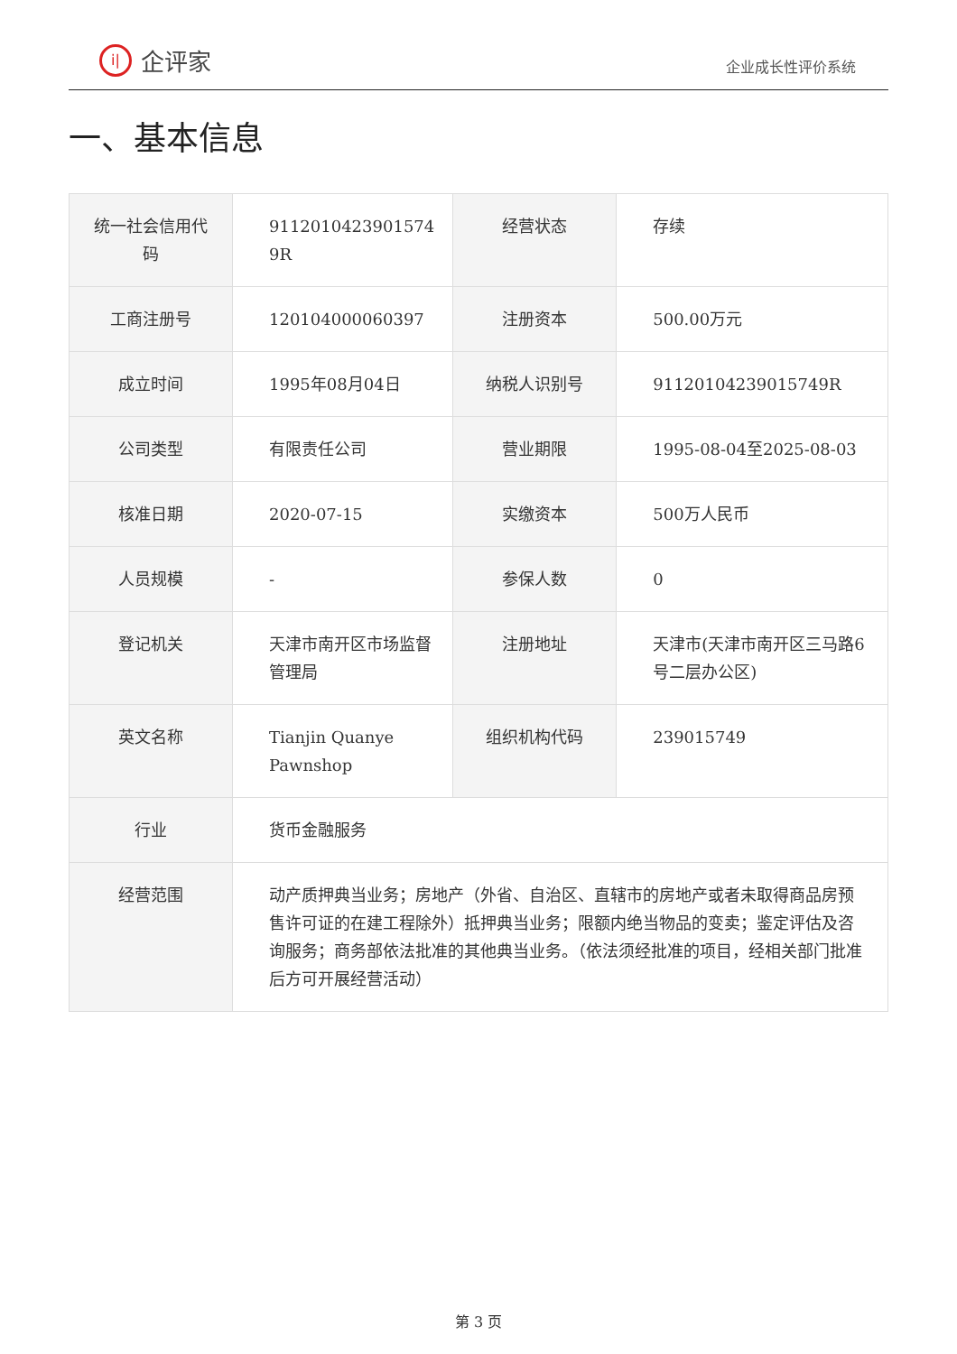i| 企评家
企业成长性评价系统
一、基本信息
| 统一社会信用代码 | 9112010423901574 9R | 经营状态 | 存续 |
| 工商注册号 | 120104000060397 | 注册资本 | 500.00万元 |
| 成立时间 | 1995年08月04日 | 纳税人识别号 | 91120104239015749R |
| 公司类型 | 有限责任公司 | 营业期限 | 1995-08-04至2025-08-03 |
| 核准日期 | 2020-07-15 | 实缴资本 | 500万人民币 |
| 人员规模 | - | 参保人数 | 0 |
| 登记机关 | 天津市南开区市场监督管理局 | 注册地址 | 天津市(天津市南开区三马路6号二层办公区) |
| 英文名称 | Tianjin Quanye Pawnshop | 组织机构代码 | 239015749 |
| 行业 | 货币金融服务 | | |
| 经营范围 | 动产质押典当业务；房地产（外省、自治区、直辖市的房地产或者未取得商品房预售许可证的在建工程除外）抵押典当业务；限额内绝当物品的变卖；鉴定评估及咨询服务；商务部依法批准的其他典当业务。（依法须经批准的项目，经相关部门批准后方可开展经营活动） | | |
第 3 页